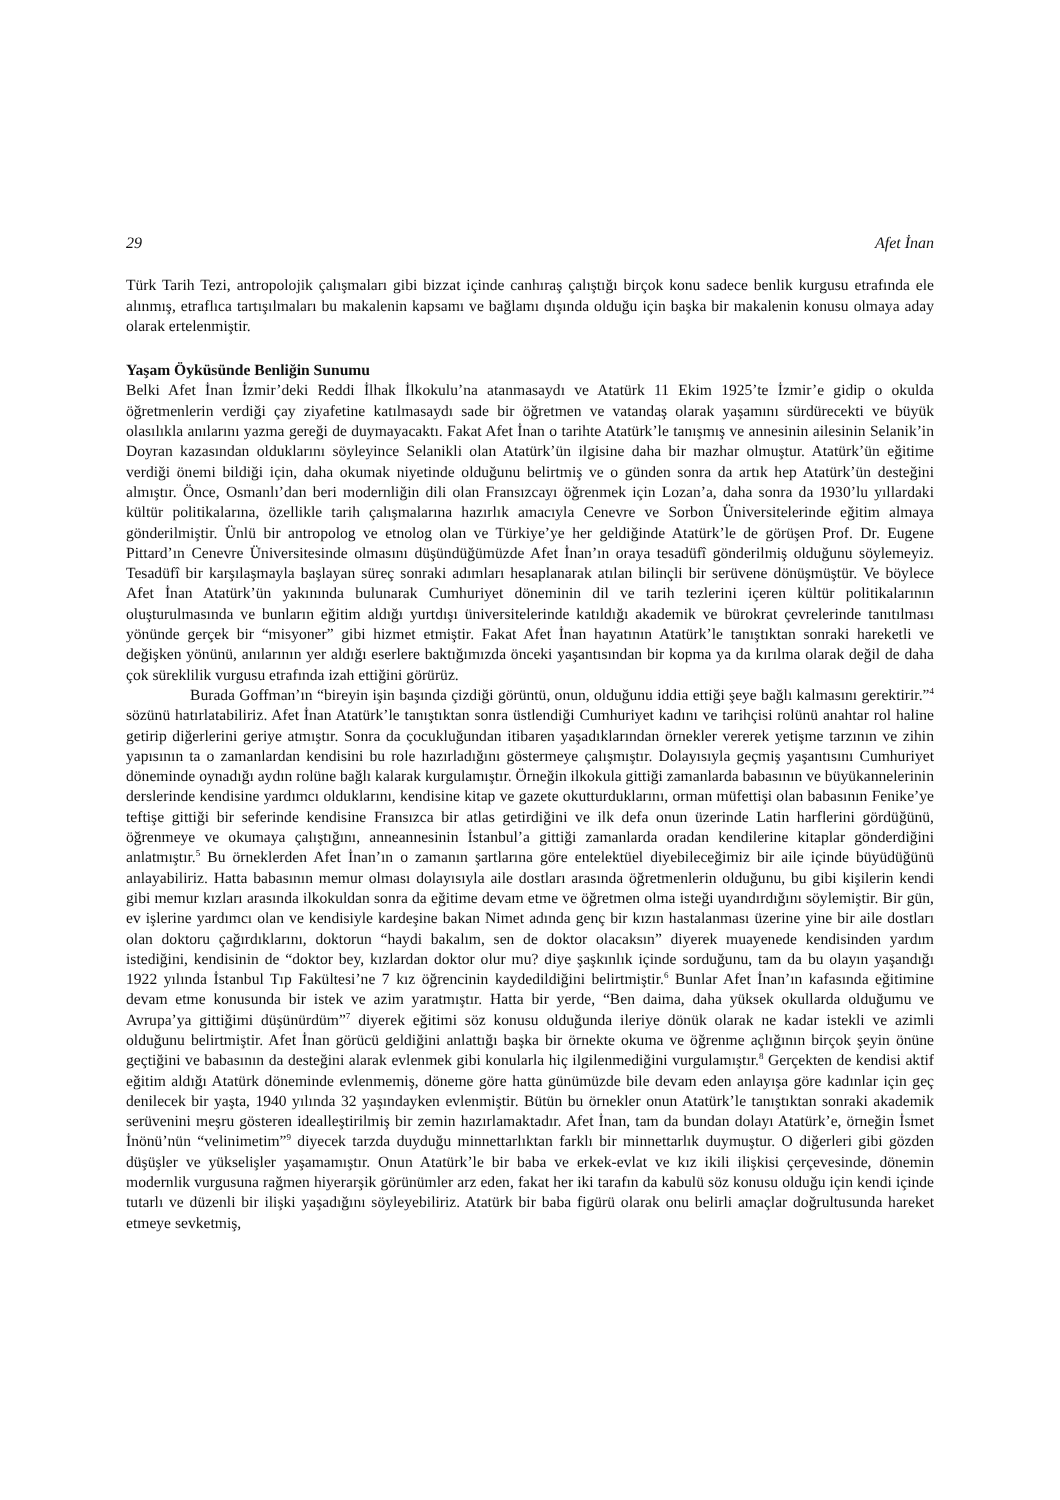29 Afet İnan
Türk Tarih Tezi, antropolojik çalışmaları gibi bizzat içinde canhıraş çalıştığı birçok konu sadece benlik kurgusu etrafında ele alınmış, etraflıca tartışılmaları bu makalenin kapsamı ve bağlamı dışında olduğu için başka bir makalenin konusu olmaya aday olarak ertelenmiştir.
Yaşam Öyküsünde Benliğin Sunumu
Belki Afet İnan İzmir’deki Reddi İlhak İlkokulu’na atanmasaydı ve Atatürk 11 Ekim 1925’te İzmir’e gidip o okulda öğretmenlerin verdiği çay ziyafetine katılmasaydı sade bir öğretmen ve vatandaş olarak yaşamını sürdürecekti ve büyük olasılıkla anılarını yazma gereği de duymayacaktı. Fakat Afet İnan o tarihte Atatürk’le tanışmış ve annesinin ailesinin Selanik’in Doyran kazasından olduklarını söyleyince Selanikli olan Atatürk’ün ilgisine daha bir mazhar olmuştur. Atatürk’ün eğitime verdiği önemi bildiği için, daha okumak niyetinde olduğunu belirtmiş ve o günden sonra da artık hep Atatürk’ün desteğini almıştır. Önce, Osmanlı’dan beri modernliğin dili olan Fransızcayı öğrenmek için Lozan’a, daha sonra da 1930’lu yıllardaki kültür politikalarına, özellikle tarih çalışmalarına hazırlık amacıyla Cenevre ve Sorbon Üniversitelerinde eğitim almaya gönderilmiştir. Ünlü bir antropolog ve etnolog olan ve Türkiye’ye her geldiğinde Atatürk’le de görüşen Prof. Dr. Eugene Pittard’ın Cenevre Üniversitesinde olmasını düşündüğümüzde Afet İnan’ın oraya tesadüfî gönderilmiş olduğunu söylemeyiz. Tesadüfî bir karşılaşmayla başlayan süreç sonraki adımları hesaplanarak atılan bilinçli bir serüvene dönüşmüştür. Ve böylece Afet İnan Atatürk’ün yakınında bulunarak Cumhuriyet döneminin dil ve tarih tezlerini içeren kültür politikalarının oluşturulmasında ve bunların eğitim aldığı yurtdışı üniversitelerinde katıldığı akademik ve bürokrat çevrelerinde tanıtılması yönünde gerçek bir “misyoner” gibi hizmet etmiştir. Fakat Afet İnan hayatının Atatürk’le tanıştıktan sonraki hareketli ve değişken yönünü, anılarının yer aldığı eserlere baktığımızda önceki yaşantısından bir kopma ya da kırılma olarak değil de daha çok süreklilik vurgusu etrafında izah ettiğini görürüz.
Burada Goffman’ın “bireyin işin başında çizdiği görüntü, onun, olduğunu iddia ettiği şeye bağlı kalmasını gerektirir.”<sup>4</sup> sözünü hatırlatabiliriz. Afet İnan Atatürk’le tanıştıktan sonra üstlendiği Cumhuriyet kadını ve tarihçisi rolünü anahtar rol haline getirip diğerlerini geriye atmıştır. Sonra da çocukluğundan itibaren yaşadıklarından örnekler vererek yetişme tarzının ve zihin yapısının ta o zamanlardan kendisini bu role hazırladığını göstermeye çalışmıştır. Dolayısıyla geçmiş yaşantısını Cumhuriyet döneminde oynadığı aydın rolüne bağlı kalarak kurgulamıştır. Örneğin ilkokula gittiği zamanlarda babasının ve büyükannelerinin derslerinde kendisine yardımcı olduklarını, kendisine kitap ve gazete okutturduklarını, orman müfettişi olan babasının Fenike’ye teftişe gittiği bir seferinde kendisine Fransızca bir atlas getirdiğini ve ilk defa onun üzerinde Latin harflerini gördüğünü, öğrenmeye ve okumaya çalıştığını, anneannesinin İstanbul’a gittiği zamanlarda oradan kendilerine kitaplar gönderdiğini anlatmıştır.<sup>5</sup> Bu örneklerden Afet İnan’ın o zamanın şartlarına göre entelektüel diyebileceğimiz bir aile içinde büyüdüğünü anlayabiliriz. Hatta babasının memur olması dolayısıyla aile dostları arasında öğretmenlerin olduğunu, bu gibi kişilerin kendi gibi memur kızları arasında ilkokuldan sonra da eğitime devam etme ve öğretmen olma isteği uyandırdığını söylemiştir. Bir gün, ev işlerine yardımcı olan ve kendisiyle kardeşine bakan Nimet adında genç bir kızın hastalanması üzerine yine bir aile dostları olan doktoru çağırdıklarını, doktorun “haydi bakalım, sen de doktor olacaksın” diyerek muayenede kendisinden yardım istediğini, kendisinin de “doktor bey, kızlardan doktor olur mu? diye şaşkınlık içinde sorduğunu, tam da bu olayın yaşandığı 1922 yılında İstanbul Tıp Fakültesi’ne 7 kız öğrencinin kaydedildiğini belirtmiştir.<sup>6</sup> Bunlar Afet İnan’ın kafasında eğitimine devam etme konusunda bir istek ve azim yaratmıştır. Hatta bir yerde, “Ben daima, daha yüksek okullarda olduğumu ve Avrupa’ya gittiğimi düşünürdüm”<sup>7</sup> diyerek eğitimi söz konusu olduğunda ileriye dönük olarak ne kadar istekli ve azimli olduğunu belirtmiştir. Afet İnan görücü geldiğini anlattığı başka bir örnekte okuma ve öğrenme açlığının birçok şeyin önüne geçtiğini ve babasının da desteğini alarak evlenmek gibi konularla hiç ilgilenmediğini vurgulamıştır.<sup>8</sup> Gerçekten de kendisi aktif eğitim aldığı Atatürk döneminde evlenmemiş, döneme göre hatta günümüzde bile devam eden anlayışa göre kadınlar için geç denilecek bir yaşta, 1940 yılında 32 yaşındayken evlenmiştir. Bütün bu örnekler onun Atatürk’le tanıştıktan sonraki akademik serüvenini meşru gösteren idealleştirilmiş bir zemin hazırlamaktadır. Afet İnan, tam da bundan dolayı Atatürk’e, örneğin İsmet İnönü’nün “velinimetim”<sup>9</sup> diyecek tarzda duyduğu minnettarlıktan farklı bir minnettarlık duymuştur. O diğerleri gibi gözden düşüşler ve yükselişler yaşamamıştır. Onun Atatürk’le bir baba ve erkek-evlat ve kız ikili ilişkisi çerçevesinde, dönemin modernlik vurgusuna rağmen hiyerarşik görünümler arz eden, fakat her iki tarafın da kabulü söz konusu olduğu için kendi içinde tutarlı ve düzenli bir ilişki yaşadığını söyleyebiliriz. Atatürk bir baba figürü olarak onu belirli amaçlar doğrultusunda hareket etmeye sevketmiş,